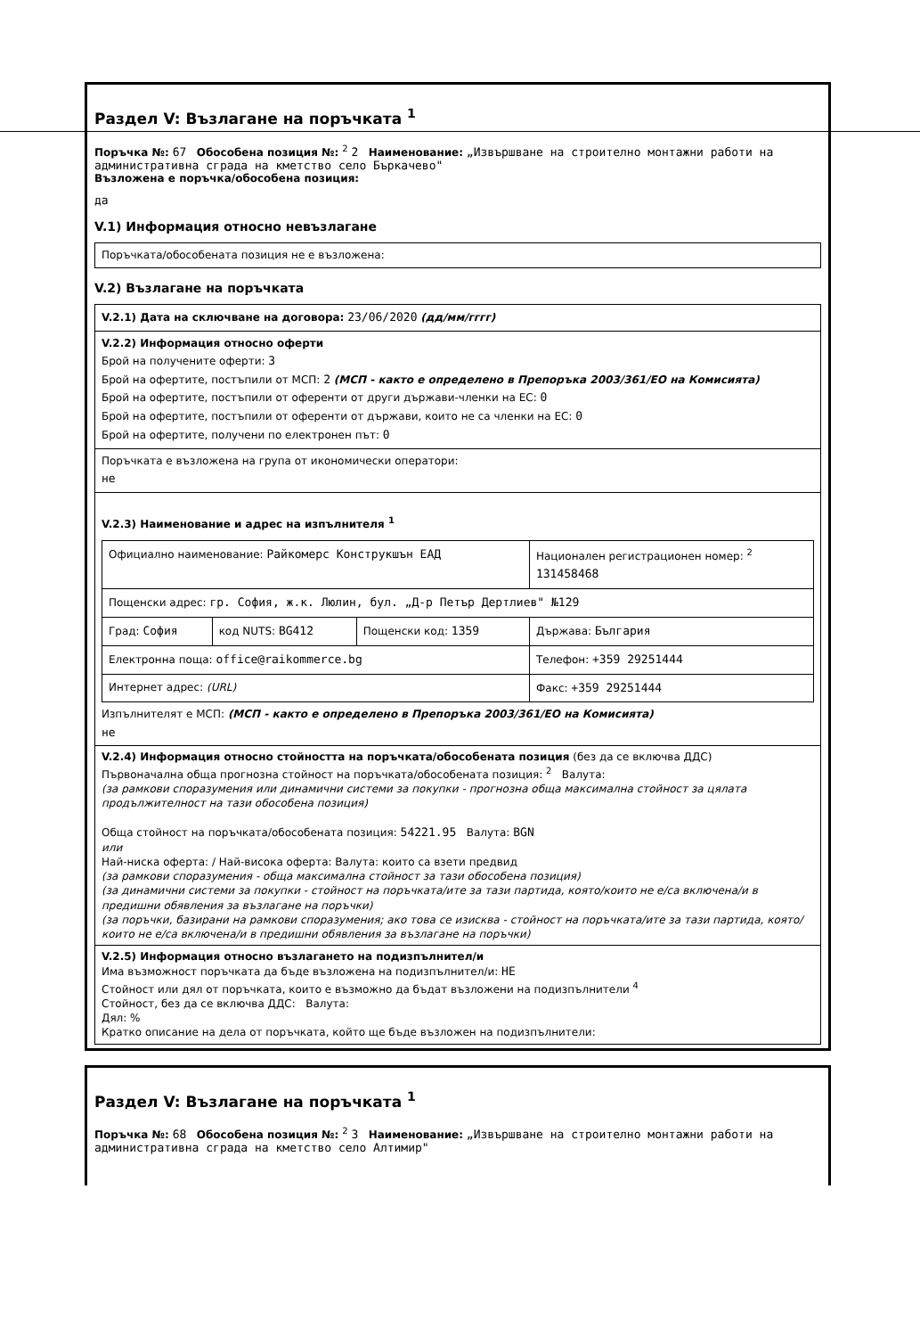Раздел V: Възлагане на поръчката <sup>1</sup>
Поръчка №: 67 Обособена позиция №: <sup>2</sup> 2 Наименование: „Извършване на строително монтажни работи на административна сграда на кметство село Бъркачево"
Възложена е поръчка/обособена позиция:
да
V.1) Информация относно невъзлагане
Поръчката/обособената позиция не е възложена:
V.2) Възлагане на поръчката
V.2.1) Дата на сключване на договора: 23/06/2020 (дд/мм/гггг)
V.2.2) Информация относно оферти
Брой на получените оферти: 3
Брой на офертите, постъпили от МСП: 2 (МСП - както е определено в Препоръка 2003/361/ЕО на Комисията)
Брой на офертите, постъпили от оференти от други държави-членки на ЕС: 0
Брой на офертите, постъпили от оференти от държави, които не са членки на ЕС: 0
Брой на офертите, получени по електронен път: 0
Поръчката е възложена на група от икономически оператори:
не
V.2.3) Наименование и адрес на изпълнителя <sup>1</sup>
| Официално наименование: Райкомерс Конструкшън ЕАД | | | Национален регистрационен номер: <sup>2</sup> 131458468 |
| Пощенски адрес: гр. София, ж.к. Люлин, бул. „Д-р Петър Дертлиев" №129 | | | |
| Град: София | код NUTS: BG412 | Пощенски код: 1359 | Държава: България |
| Електронна поща: office@raikommerce.bg | | | Телефон: +359 29251444 |
| Интернет адрес: (URL) | | | Факс: +359 29251444 |
Изпълнителят е МСП: (МСП - както е определено в Препоръка 2003/361/ЕО на Комисията)
не
V.2.4) Информация относно стойността на поръчката/обособената позиция (без да се включва ДДС)
Първоначална обща прогнозна стойност на поръчката/обособената позиция: <sup>2</sup> Валута:
(за рамкови споразумения или динамични системи за покупки - прогнозна обща максимална стойност за цялата продължителност на тази обособена позиция)
Обща стойност на поръчката/обособената позиция: 54221.95 Валута: BGN
или
Най-ниска оферта: / Най-висока оферта: Валута: които са взети предвид
(за рамкови споразумения - обща максимална стойност за тази обособена позиция)
(за динамични системи за покупки - стойност на поръчката/ите за тази партида, която/които не е/са включена/и в предишни обявления за възлагане на поръчки)
(за поръчки, базирани на рамкови споразумения; ако това се изисква - стойност на поръчката/ите за тази партида, която/които не е/са включена/и в предишни обявления за възлагане на поръчки)
V.2.5) Информация относно възлагането на подизпълнител/и
Има възможност поръчката да бъде възложена на подизпълнител/и: НЕ
Стойност или дял от поръчката, които е възможно да бъдат възложени на подизпълнители <sup>4</sup>
Стойност, без да се включва ДДС: Валута:
Дял: %
Кратко описание на дела от поръчката, който ще бъде възложен на подизпълнители:
Раздел V: Възлагане на поръчката <sup>1</sup>
Поръчка №: 68 Обособена позиция №: <sup>2</sup> 3 Наименование: „Извършване на строително монтажни работи на административна сграда на кметство село Алтимир"